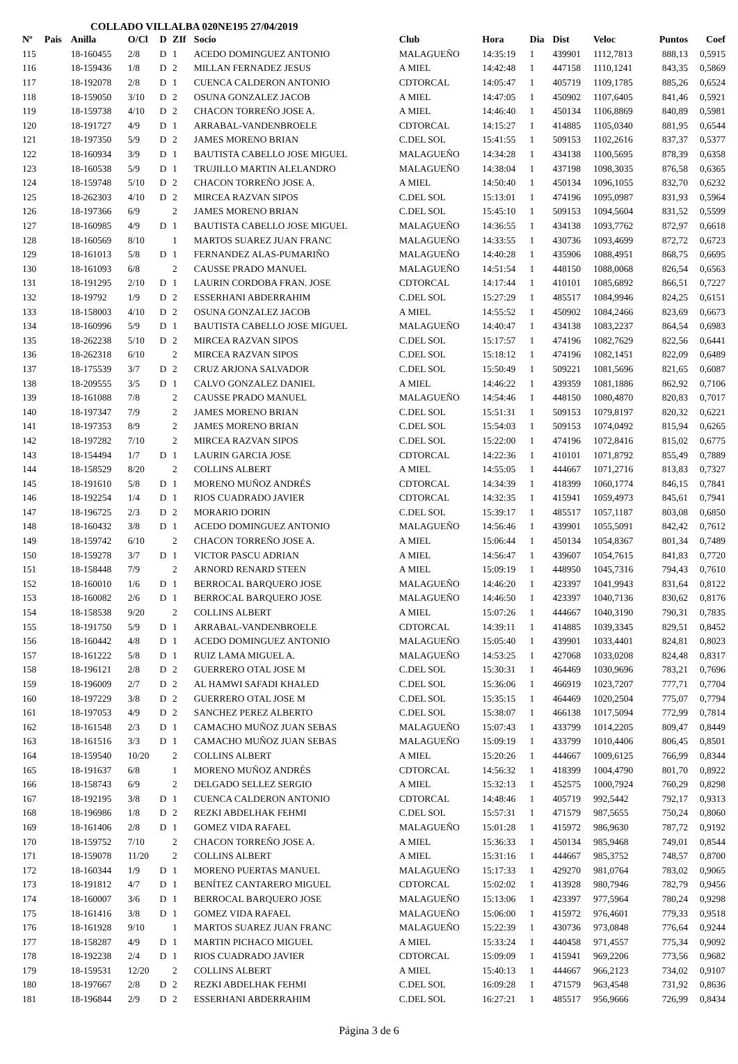COLLADO VILLALBA 020NE195 27/04/2019
| Nº | Pais | Anilla | O/Cl | D | ZIf | Socio | Club | Hora | Dia | Dist | Veloc | Puntos | Coef |
| --- | --- | --- | --- | --- | --- | --- | --- | --- | --- | --- | --- | --- | --- |
| 115 | | 18-160455 | 2/8 | D | 1 | ACEDO DOMINGUEZ ANTONIO | MALAGUEÑO | 14:35:19 | 1 | 439901 | 1112,7813 | 888,13 | 0,5915 |
| 116 | | 18-159436 | 1/8 | D | 2 | MILLAN FERNADEZ JESUS | A MIEL | 14:42:48 | 1 | 447158 | 1110,1241 | 843,35 | 0,5869 |
| 117 | | 18-192078 | 2/8 | D | 1 | CUENCA CALDERON ANTONIO | CDTORCAL | 14:05:47 | 1 | 405719 | 1109,1785 | 885,26 | 0,6524 |
| 118 | | 18-159050 | 3/10 | D | 2 | OSUNA GONZALEZ JACOB | A MIEL | 14:47:05 | 1 | 450902 | 1107,6405 | 841,46 | 0,5921 |
| 119 | | 18-159738 | 4/10 | D | 2 | CHACON TORREÑO JOSE A. | A MIEL | 14:46:40 | 1 | 450134 | 1106,8869 | 840,89 | 0,5981 |
| 120 | | 18-191727 | 4/9 | D | 1 | ARRABAL-VANDENBROELE | CDTORCAL | 14:15:27 | 1 | 414885 | 1105,0340 | 881,95 | 0,6544 |
| 121 | | 18-197350 | 5/9 | D | 2 | JAMES MORENO BRIAN | C.DEL SOL | 15:41:55 | 1 | 509153 | 1102,2616 | 837,37 | 0,5377 |
| 122 | | 18-160934 | 3/9 | D | 1 | BAUTISTA CABELLO JOSE MIGUEL | MALAGUEÑO | 14:34:28 | 1 | 434138 | 1100,5695 | 878,39 | 0,6358 |
| 123 | | 18-160538 | 5/9 | D | 1 | TRUJILLO MARTIN ALELANDRO | MALAGUEÑO | 14:38:04 | 1 | 437198 | 1098,3035 | 876,58 | 0,6365 |
| 124 | | 18-159748 | 5/10 | D | 2 | CHACON TORREÑO JOSE A. | A MIEL | 14:50:40 | 1 | 450134 | 1096,1055 | 832,70 | 0,6232 |
| 125 | | 18-262303 | 4/10 | D | 2 | MIRCEA RAZVAN SIPOS | C.DEL SOL | 15:13:01 | 1 | 474196 | 1095,0987 | 831,93 | 0,5964 |
| 126 | | 18-197366 | 6/9 | | 2 | JAMES MORENO BRIAN | C.DEL SOL | 15:45:10 | 1 | 509153 | 1094,5604 | 831,52 | 0,5599 |
| 127 | | 18-160985 | 4/9 | D | 1 | BAUTISTA CABELLO JOSE MIGUEL | MALAGUEÑO | 14:36:55 | 1 | 434138 | 1093,7762 | 872,97 | 0,6618 |
| 128 | | 18-160569 | 8/10 | | 1 | MARTOS SUAREZ JUAN FRANC | MALAGUEÑO | 14:33:55 | 1 | 430736 | 1093,4699 | 872,72 | 0,6723 |
| 129 | | 18-161013 | 5/8 | D | 1 | FERNANDEZ ALAS-PUMARIÑO | MALAGUEÑO | 14:40:28 | 1 | 435906 | 1088,4951 | 868,75 | 0,6695 |
| 130 | | 18-161093 | 6/8 | | 2 | CAUSSE PRADO MANUEL | MALAGUEÑO | 14:51:54 | 1 | 448150 | 1088,0068 | 826,54 | 0,6563 |
| 131 | | 18-191295 | 2/10 | D | 1 | LAURIN CORDOBA FRAN. JOSE | CDTORCAL | 14:17:44 | 1 | 410101 | 1085,6892 | 866,51 | 0,7227 |
| 132 | | 18-19792 | 1/9 | D | 2 | ESSERHANI ABDERRAHIM | C.DEL SOL | 15:27:29 | 1 | 485517 | 1084,9946 | 824,25 | 0,6151 |
| 133 | | 18-158003 | 4/10 | D | 2 | OSUNA GONZALEZ JACOB | A MIEL | 14:55:52 | 1 | 450902 | 1084,2466 | 823,69 | 0,6673 |
| 134 | | 18-160996 | 5/9 | D | 1 | BAUTISTA CABELLO JOSE MIGUEL | MALAGUEÑO | 14:40:47 | 1 | 434138 | 1083,2237 | 864,54 | 0,6983 |
| 135 | | 18-262238 | 5/10 | D | 2 | MIRCEA RAZVAN SIPOS | C.DEL SOL | 15:17:57 | 1 | 474196 | 1082,7629 | 822,56 | 0,6441 |
| 136 | | 18-262318 | 6/10 | | 2 | MIRCEA RAZVAN SIPOS | C.DEL SOL | 15:18:12 | 1 | 474196 | 1082,1451 | 822,09 | 0,6489 |
| 137 | | 18-175539 | 3/7 | D | 2 | CRUZ ARJONA SALVADOR | C.DEL SOL | 15:50:49 | 1 | 509221 | 1081,5696 | 821,65 | 0,6087 |
| 138 | | 18-209555 | 3/5 | D | 1 | CALVO GONZALEZ DANIEL | A MIEL | 14:46:22 | 1 | 439359 | 1081,1886 | 862,92 | 0,7106 |
| 139 | | 18-161088 | 7/8 | | 2 | CAUSSE PRADO MANUEL | MALAGUEÑO | 14:54:46 | 1 | 448150 | 1080,4870 | 820,83 | 0,7017 |
| 140 | | 18-197347 | 7/9 | | 2 | JAMES MORENO BRIAN | C.DEL SOL | 15:51:31 | 1 | 509153 | 1079,8197 | 820,32 | 0,6221 |
| 141 | | 18-197353 | 8/9 | | 2 | JAMES MORENO BRIAN | C.DEL SOL | 15:54:03 | 1 | 509153 | 1074,0492 | 815,94 | 0,6265 |
| 142 | | 18-197282 | 7/10 | | 2 | MIRCEA RAZVAN SIPOS | C.DEL SOL | 15:22:00 | 1 | 474196 | 1072,8416 | 815,02 | 0,6775 |
| 143 | | 18-154494 | 1/7 | D | 1 | LAURIN GARCIA JOSE | CDTORCAL | 14:22:36 | 1 | 410101 | 1071,8792 | 855,49 | 0,7889 |
| 144 | | 18-158529 | 8/20 | | 2 | COLLINS ALBERT | A MIEL | 14:55:05 | 1 | 444667 | 1071,2716 | 813,83 | 0,7327 |
| 145 | | 18-191610 | 5/8 | D | 1 | MORENO MUÑOZ ANDRÉS | CDTORCAL | 14:34:39 | 1 | 418399 | 1060,1774 | 846,15 | 0,7841 |
| 146 | | 18-192254 | 1/4 | D | 1 | RIOS CUADRADO JAVIER | CDTORCAL | 14:32:35 | 1 | 415941 | 1059,4973 | 845,61 | 0,7941 |
| 147 | | 18-196725 | 2/3 | D | 2 | MORARIO DORIN | C.DEL SOL | 15:39:17 | 1 | 485517 | 1057,1187 | 803,08 | 0,6850 |
| 148 | | 18-160432 | 3/8 | D | 1 | ACEDO DOMINGUEZ ANTONIO | MALAGUEÑO | 14:56:46 | 1 | 439901 | 1055,5091 | 842,42 | 0,7612 |
| 149 | | 18-159742 | 6/10 | | 2 | CHACON TORREÑO JOSE A. | A MIEL | 15:06:44 | 1 | 450134 | 1054,8367 | 801,34 | 0,7489 |
| 150 | | 18-159278 | 3/7 | D | 1 | VICTOR PASCU ADRIAN | A MIEL | 14:56:47 | 1 | 439607 | 1054,7615 | 841,83 | 0,7720 |
| 151 | | 18-158448 | 7/9 | | 2 | ARNORD RENARD STEEN | A MIEL | 15:09:19 | 1 | 448950 | 1045,7316 | 794,43 | 0,7610 |
| 152 | | 18-160010 | 1/6 | D | 1 | BERROCAL BARQUERO JOSE | MALAGUEÑO | 14:46:20 | 1 | 423397 | 1041,9943 | 831,64 | 0,8122 |
| 153 | | 18-160082 | 2/6 | D | 1 | BERROCAL BARQUERO JOSE | MALAGUEÑO | 14:46:50 | 1 | 423397 | 1040,7136 | 830,62 | 0,8176 |
| 154 | | 18-158538 | 9/20 | | 2 | COLLINS ALBERT | A MIEL | 15:07:26 | 1 | 444667 | 1040,3190 | 790,31 | 0,7835 |
| 155 | | 18-191750 | 5/9 | D | 1 | ARRABAL-VANDENBROELE | CDTORCAL | 14:39:11 | 1 | 414885 | 1039,3345 | 829,51 | 0,8452 |
| 156 | | 18-160442 | 4/8 | D | 1 | ACEDO DOMINGUEZ ANTONIO | MALAGUEÑO | 15:05:40 | 1 | 439901 | 1033,4401 | 824,81 | 0,8023 |
| 157 | | 18-161222 | 5/8 | D | 1 | RUIZ LAMA MIGUEL A. | MALAGUEÑO | 14:53:25 | 1 | 427068 | 1033,0208 | 824,48 | 0,8317 |
| 158 | | 18-196121 | 2/8 | D | 2 | GUERRERO OTAL JOSE M | C.DEL SOL | 15:30:31 | 1 | 464469 | 1030,9696 | 783,21 | 0,7696 |
| 159 | | 18-196009 | 2/7 | D | 2 | AL HAMWI SAFADI KHALED | C.DEL SOL | 15:36:06 | 1 | 466919 | 1023,7207 | 777,71 | 0,7704 |
| 160 | | 18-197229 | 3/8 | D | 2 | GUERRERO OTAL JOSE M | C.DEL SOL | 15:35:15 | 1 | 464469 | 1020,2504 | 775,07 | 0,7794 |
| 161 | | 18-197053 | 4/9 | D | 2 | SANCHEZ PEREZ ALBERTO | C.DEL SOL | 15:38:07 | 1 | 466138 | 1017,5094 | 772,99 | 0,7814 |
| 162 | | 18-161548 | 2/3 | D | 1 | CAMACHO MUÑOZ JUAN SEBAS | MALAGUEÑO | 15:07:43 | 1 | 433799 | 1014,2205 | 809,47 | 0,8449 |
| 163 | | 18-161516 | 3/3 | D | 1 | CAMACHO MUÑOZ JUAN SEBAS | MALAGUEÑO | 15:09:19 | 1 | 433799 | 1010,4406 | 806,45 | 0,8501 |
| 164 | | 18-159540 | 10/20 | | 2 | COLLINS ALBERT | A MIEL | 15:20:26 | 1 | 444667 | 1009,6125 | 766,99 | 0,8344 |
| 165 | | 18-191637 | 6/8 | | 1 | MORENO MUÑOZ ANDRÉS | CDTORCAL | 14:56:32 | 1 | 418399 | 1004,4790 | 801,70 | 0,8922 |
| 166 | | 18-158743 | 6/9 | | 2 | DELGADO SELLEZ SERGIO | A MIEL | 15:32:13 | 1 | 452575 | 1000,7924 | 760,29 | 0,8298 |
| 167 | | 18-192195 | 3/8 | D | 1 | CUENCA CALDERON ANTONIO | CDTORCAL | 14:48:46 | 1 | 405719 | 992,5442 | 792,17 | 0,9313 |
| 168 | | 18-196986 | 1/8 | D | 2 | REZKI ABDELHAK FEHMI | C.DEL SOL | 15:57:31 | 1 | 471579 | 987,5655 | 750,24 | 0,8060 |
| 169 | | 18-161406 | 2/8 | D | 1 | GOMEZ VIDA RAFAEL | MALAGUEÑO | 15:01:28 | 1 | 415972 | 986,9630 | 787,72 | 0,9192 |
| 170 | | 18-159752 | 7/10 | | 2 | CHACON TORREÑO JOSE A. | A MIEL | 15:36:33 | 1 | 450134 | 985,9468 | 749,01 | 0,8544 |
| 171 | | 18-159078 | 11/20 | | 2 | COLLINS ALBERT | A MIEL | 15:31:16 | 1 | 444667 | 985,3752 | 748,57 | 0,8700 |
| 172 | | 18-160344 | 1/9 | D | 1 | MORENO PUERTAS MANUEL | MALAGUEÑO | 15:17:33 | 1 | 429270 | 981,0764 | 783,02 | 0,9065 |
| 173 | | 18-191812 | 4/7 | D | 1 | BENÍTEZ CANTARERO MIGUEL | CDTORCAL | 15:02:02 | 1 | 413928 | 980,7946 | 782,79 | 0,9456 |
| 174 | | 18-160007 | 3/6 | D | 1 | BERROCAL BARQUERO JOSE | MALAGUEÑO | 15:13:06 | 1 | 423397 | 977,5964 | 780,24 | 0,9298 |
| 175 | | 18-161416 | 3/8 | D | 1 | GOMEZ VIDA RAFAEL | MALAGUEÑO | 15:06:00 | 1 | 415972 | 976,4601 | 779,33 | 0,9518 |
| 176 | | 18-161928 | 9/10 | | 1 | MARTOS SUAREZ JUAN FRANC | MALAGUEÑO | 15:22:39 | 1 | 430736 | 973,0848 | 776,64 | 0,9244 |
| 177 | | 18-158287 | 4/9 | D | 1 | MARTIN PICHACO MIGUEL | A MIEL | 15:33:24 | 1 | 440458 | 971,4557 | 775,34 | 0,9092 |
| 178 | | 18-192238 | 2/4 | D | 1 | RIOS CUADRADO JAVIER | CDTORCAL | 15:09:09 | 1 | 415941 | 969,2206 | 773,56 | 0,9682 |
| 179 | | 18-159531 | 12/20 | | 2 | COLLINS ALBERT | A MIEL | 15:40:13 | 1 | 444667 | 966,2123 | 734,02 | 0,9107 |
| 180 | | 18-197667 | 2/8 | D | 2 | REZKI ABDELHAK FEHMI | C.DEL SOL | 16:09:28 | 1 | 471579 | 963,4548 | 731,92 | 0,8636 |
| 181 | | 18-196844 | 2/9 | D | 2 | ESSERHANI ABDERRAHIM | C.DEL SOL | 16:27:21 | 1 | 485517 | 956,9666 | 726,99 | 0,8434 |
Página 3 de 6